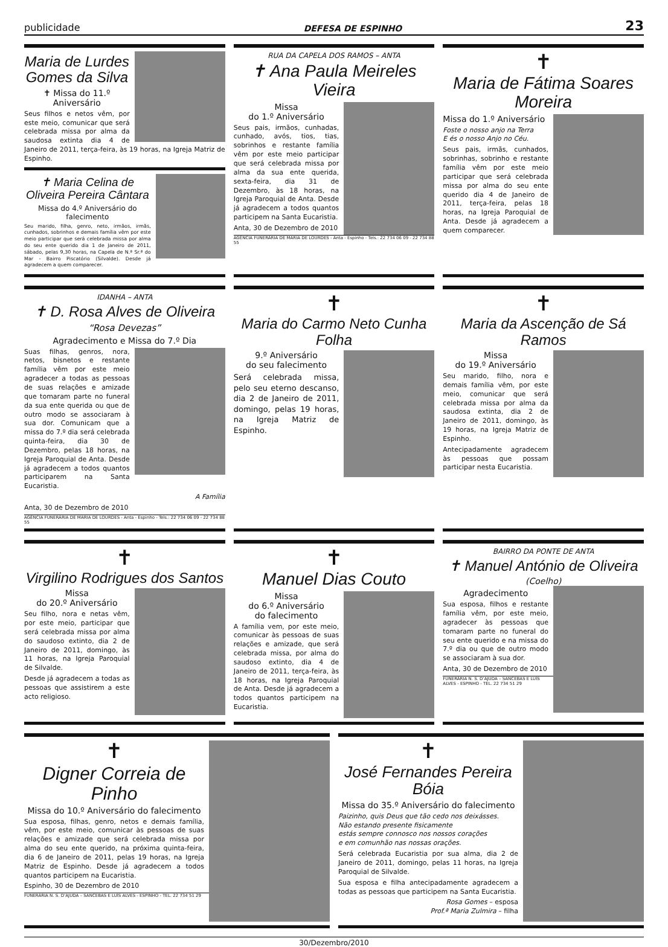publicidade DEFESA DE ESPINHO 23
Maria de Lurdes Gomes da Silva
✝ Missa do 11.º Aniversário
Seus filhos e netos vêm, por este meio, comunicar que será celebrada missa por alma da saudosa extinta dia 4 de Janeiro de 2011, terça-feira, às 19 horas, na Igreja Matriz de Espinho.
✝ Maria Celina de Oliveira Pereira Cântara
Missa do 4.º Aniversário do falecimento
Seu marido, filha, genro, neto, irmãos, irmãs, cunhados, sobrinhos e demais família vêm por este meio participar que será celebrada missa por alma do seu ente querido dia 1 de Janeiro de 2011, sábado, pelas 9,30 horas, na Capela de N.ª Sr.ª do Mar - Bairro Piscatório (Silvalde). Desde já agradecem a quem comparecer.
RUA DA CAPELA DOS RAMOS – ANTA
✝ Ana Paula Meireles Vieira
Missa
do 1.º Aniversário
Seus pais, irmãos, cunhadas, cunhado, avós, tios, tias, sobrinhos e restante família vêm por este meio participar que será celebrada missa por alma da sua ente querida, sexta-feira, dia 31 de Dezembro, às 18 horas, na Igreja Paroquial de Anta. Desde já agradecem a todos quantos participem na Santa Eucaristia.
Anta, 30 de Dezembro de 2010
AGÊNCIA FUNERÁRIA DE MARIA DE LOURDES - Anta - Espinho - Tels.: 22 734 06 09 - 22 734 88 55
✝
Maria de Fátima Soares Moreira
Missa do 1.º Aniversário
Foste o nosso anjo na Terra
E és o nosso Anjo no Céu.
Seus pais, irmãs, cunhados, sobrinhas, sobrinho e restante família vêm por este meio participar que será celebrada missa por alma do seu ente querido dia 4 de Janeiro de 2011, terça-feira, pelas 18 horas, na Igreja Paroquial de Anta. Desde já agradecem a quem comparecer.
IDANHA – ANTA
✝ D. Rosa Alves de Oliveira
“Rosa Devezas”
Agradecimento e Missa do 7.º Dia
Suas filhas, genros, nora, netos, bisnetos e restante família vêm por este meio agradecer a todas as pessoas de suas relações e amizade que tomaram parte no funeral da sua ente querida ou que de outro modo se associaram à sua dor. Comunicam que a missa do 7.º dia será celebrada quinta-feira, dia 30 de Dezembro, pelas 18 horas, na Igreja Paroquial de Anta. Desde já agradecem a todos quantos participarem na Santa Eucaristia.
A Família
Anta, 30 de Dezembro de 2010
AGÊNCIA FUNERÁRIA DE MARIA DE LOURDES - Anta - Espinho - Tels.: 22 734 06 09 - 22 734 88 55
✝
Maria do Carmo Neto Cunha Folha
9.º Aniversário
do seu falecimento
Será celebrada missa, pelo seu eterno descanso, dia 2 de Janeiro de 2011, domingo, pelas 19 horas, na Igreja Matriz de Espinho.
✝
Maria da Ascenção de Sá Ramos
Missa
do 19.º Aniversário
Seu marido, filho, nora e demais família vêm, por este meio, comunicar que será celebrada missa por alma da saudosa extinta, dia 2 de Janeiro de 2011, domingo, às 19 horas, na Igreja Matriz de Espinho.
Antecipadamente agradecem às pessoas que possam participar nesta Eucaristia.
✝
Virgilino Rodrigues dos Santos
Missa
do 20.º Aniversário
Seu filho, nora e netas vêm, por este meio, participar que será celebrada missa por alma do saudoso extinto, dia 2 de Janeiro de 2011, domingo, às 11 horas, na Igreja Paroquial de Silvalde.
Desde já agradecem a todas as pessoas que assistirem a este acto religioso.
✝
Manuel Dias Couto
Missa
do 6.º Aniversário
do falecimento
A família vem, por este meio, comunicar às pessoas de suas relações e amizade, que será celebrada missa, por alma do saudoso extinto, dia 4 de Janeiro de 2011, terça-feira, às 18 horas, na Igreja Paroquial de Anta. Desde já agradecem a todos quantos participem na Eucaristia.
BAIRRO DA PONTE DE ANTA
✝ Manuel António de Oliveira
(Coelho)
Agradecimento
Sua esposa, filhos e restante família vêm, por este meio, agradecer às pessoas que tomaram parte no funeral do seu ente querido e na missa do 7.º dia ou que de outro modo se associaram à sua dor.
Anta, 30 de Dezembro de 2010
FUNERÁRIA N. S. D’AJUDA – SANCEBAS E LUÍS ALVES - ESPINHO - TEL. 22 734 51 29
✝
Digner Correia de Pinho
Missa do 10.º Aniversário do falecimento
Sua esposa, filhas, genro, netos e demais família, vêm, por este meio, comunicar às pessoas de suas relações e amizade que será celebrada missa por alma do seu ente querido, na próxima quinta-feira, dia 6 de Janeiro de 2011, pelas 19 horas, na Igreja Matriz de Espinho. Desde já agradecem a todos quantos participem na Eucaristia.
Espinho, 30 de Dezembro de 2010
FUNERÁRIA N. S. D’AJUDA – SANCEBAS E LUÍS ALVES - ESPINHO - TEL. 22 734 51 29
✝
José Fernandes Pereira Bóia
Missa do 35.º Aniversário do falecimento
Paizinho, quis Deus que tão cedo nos deixásses.
Não estando presente fisicamente
estás sempre connosco nos nossos corações
e em comunhão nas nossas orações.
Será celebrada Eucaristia por sua alma, dia 2 de Janeiro de 2011, domingo, pelas 11 horas, na Igreja Paroquial de Silvalde.
Sua esposa e filha antecipadamente agradecem a todas as pessoas que participem na Santa Eucaristia.
Rosa Gomes – esposa
Prof.ª Maria Zulmira – filha
30/Dezembro/2010